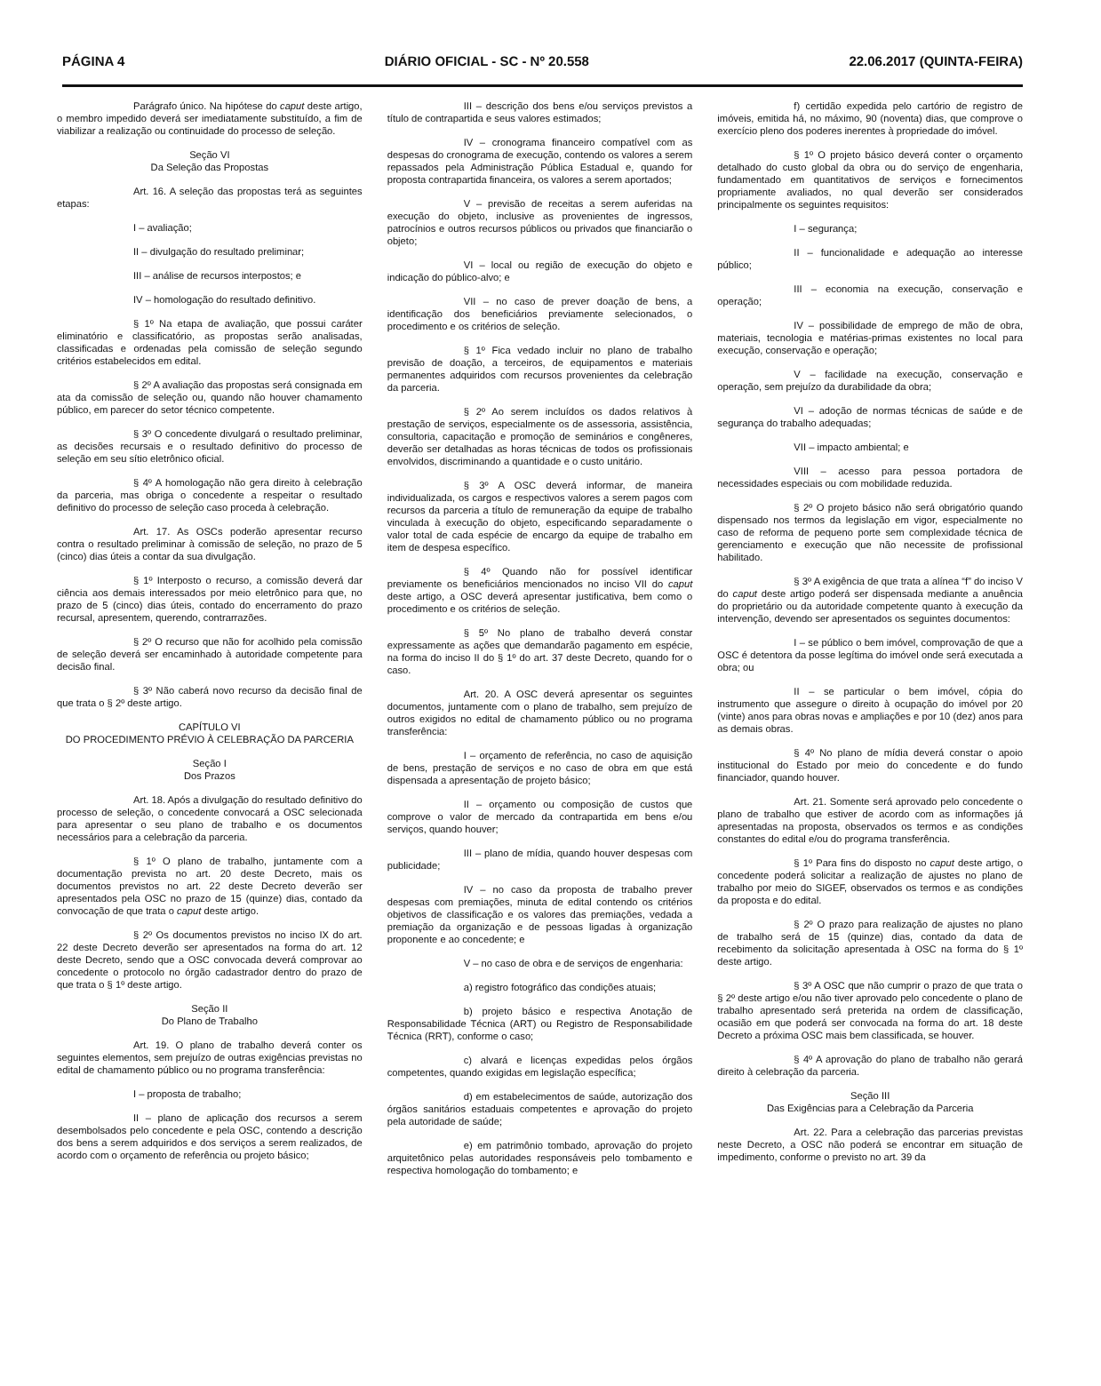PÁGINA 4 DIÁRIO OFICIAL - SC - Nº 20.558 22.06.2017 (QUINTA-FEIRA)
Parágrafo único. Na hipótese do caput deste artigo, o membro impedido deverá ser imediatamente substituído, a fim de viabilizar a realização ou continuidade do processo de seleção.
Seção VI
Da Seleção das Propostas
Art. 16. A seleção das propostas terá as seguintes etapas:
I – avaliação;
II – divulgação do resultado preliminar;
III – análise de recursos interpostos; e
IV – homologação do resultado definitivo.
§ 1º Na etapa de avaliação, que possui caráter eliminatório e classificatório, as propostas serão analisadas, classificadas e ordenadas pela comissão de seleção segundo critérios estabelecidos em edital.
§ 2º A avaliação das propostas será consignada em ata da comissão de seleção ou, quando não houver chamamento público, em parecer do setor técnico competente.
§ 3º O concedente divulgará o resultado preliminar, as decisões recursais e o resultado definitivo do processo de seleção em seu sítio eletrônico oficial.
§ 4º A homologação não gera direito à celebração da parceria, mas obriga o concedente a respeitar o resultado definitivo do processo de seleção caso proceda à celebração.
Art. 17. As OSCs poderão apresentar recurso contra o resultado preliminar à comissão de seleção, no prazo de 5 (cinco) dias úteis a contar da sua divulgação.
§ 1º Interposto o recurso, a comissão deverá dar ciência aos demais interessados por meio eletrônico para que, no prazo de 5 (cinco) dias úteis, contado do encerramento do prazo recursal, apresentem, querendo, contrarrazões.
§ 2º O recurso que não for acolhido pela comissão de seleção deverá ser encaminhado à autoridade competente para decisão final.
§ 3º Não caberá novo recurso da decisão final de que trata o § 2º deste artigo.
CAPÍTULO VI
DO PROCEDIMENTO PRÉVIO À CELEBRAÇÃO DA PARCERIA
Seção I
Dos Prazos
Art. 18. Após a divulgação do resultado definitivo do processo de seleção, o concedente convocará a OSC selecionada para apresentar o seu plano de trabalho e os documentos necessários para a celebração da parceria.
§ 1º O plano de trabalho, juntamente com a documentação prevista no art. 20 deste Decreto, mais os documentos previstos no art. 22 deste Decreto deverão ser apresentados pela OSC no prazo de 15 (quinze) dias, contado da convocação de que trata o caput deste artigo.
§ 2º Os documentos previstos no inciso IX do art. 22 deste Decreto deverão ser apresentados na forma do art. 12 deste Decreto, sendo que a OSC convocada deverá comprovar ao concedente o protocolo no órgão cadastrador dentro do prazo de que trata o § 1º deste artigo.
Seção II
Do Plano de Trabalho
Art. 19. O plano de trabalho deverá conter os seguintes elementos, sem prejuízo de outras exigências previstas no edital de chamamento público ou no programa transferência:
I – proposta de trabalho;
II – plano de aplicação dos recursos a serem desembolsados pelo concedente e pela OSC, contendo a descrição dos bens a serem adquiridos e dos serviços a serem realizados, de acordo com o orçamento de referência ou projeto básico;
III – descrição dos bens e/ou serviços previstos a título de contrapartida e seus valores estimados;
IV – cronograma financeiro compatível com as despesas do cronograma de execução, contendo os valores a serem repassados pela Administração Pública Estadual e, quando for proposta contrapartida financeira, os valores a serem aportados;
V – previsão de receitas a serem auferidas na execução do objeto, inclusive as provenientes de ingressos, patrocínios e outros recursos públicos ou privados que financiarão o objeto;
VI – local ou região de execução do objeto e indicação do público-alvo; e
VII – no caso de prever doação de bens, a identificação dos beneficiários previamente selecionados, o procedimento e os critérios de seleção.
§ 1º Fica vedado incluir no plano de trabalho previsão de doação, a terceiros, de equipamentos e materiais permanentes adquiridos com recursos provenientes da celebração da parceria.
§ 2º Ao serem incluídos os dados relativos à prestação de serviços, especialmente os de assessoria, assistência, consultoria, capacitação e promoção de seminários e congêneres, deverão ser detalhadas as horas técnicas de todos os profissionais envolvidos, discriminando a quantidade e o custo unitário.
§ 3º A OSC deverá informar, de maneira individualizada, os cargos e respectivos valores a serem pagos com recursos da parceria a título de remuneração da equipe de trabalho vinculada à execução do objeto, especificando separadamente o valor total de cada espécie de encargo da equipe de trabalho em item de despesa específico.
§ 4º Quando não for possível identificar previamente os beneficiários mencionados no inciso VII do caput deste artigo, a OSC deverá apresentar justificativa, bem como o procedimento e os critérios de seleção.
§ 5º No plano de trabalho deverá constar expressamente as ações que demandarão pagamento em espécie, na forma do inciso II do § 1º do art. 37 deste Decreto, quando for o caso.
Art. 20. A OSC deverá apresentar os seguintes documentos, juntamente com o plano de trabalho, sem prejuízo de outros exigidos no edital de chamamento público ou no programa transferência:
I – orçamento de referência, no caso de aquisição de bens, prestação de serviços e no caso de obra em que está dispensada a apresentação de projeto básico;
II – orçamento ou composição de custos que comprove o valor de mercado da contrapartida em bens e/ou serviços, quando houver;
III – plano de mídia, quando houver despesas com publicidade;
IV – no caso da proposta de trabalho prever despesas com premiações, minuta de edital contendo os critérios objetivos de classificação e os valores das premiações, vedada a premiação da organização e de pessoas ligadas à organização proponente e ao concedente; e
V – no caso de obra e de serviços de engenharia:
a) registro fotográfico das condições atuais;
b) projeto básico e respectiva Anotação de Responsabilidade Técnica (ART) ou Registro de Responsabilidade Técnica (RRT), conforme o caso;
c) alvará e licenças expedidas pelos órgãos competentes, quando exigidas em legislação específica;
d) em estabelecimentos de saúde, autorização dos órgãos sanitários estaduais competentes e aprovação do projeto pela autoridade de saúde;
e) em patrimônio tombado, aprovação do projeto arquitetônico pelas autoridades responsáveis pelo tombamento e respectiva homologação do tombamento; e
f) certidão expedida pelo cartório de registro de imóveis, emitida há, no máximo, 90 (noventa) dias, que comprove o exercício pleno dos poderes inerentes à propriedade do imóvel.
§ 1º O projeto básico deverá conter o orçamento detalhado do custo global da obra ou do serviço de engenharia, fundamentado em quantitativos de serviços e fornecimentos propriamente avaliados, no qual deverão ser considerados principalmente os seguintes requisitos:
I – segurança;
II – funcionalidade e adequação ao interesse público;
III – economia na execução, conservação e operação;
IV – possibilidade de emprego de mão de obra, materiais, tecnologia e matérias-primas existentes no local para execução, conservação e operação;
V – facilidade na execução, conservação e operação, sem prejuízo da durabilidade da obra;
VI – adoção de normas técnicas de saúde e de segurança do trabalho adequadas;
VII – impacto ambiental; e
VIII – acesso para pessoa portadora de necessidades especiais ou com mobilidade reduzida.
§ 2º O projeto básico não será obrigatório quando dispensado nos termos da legislação em vigor, especialmente no caso de reforma de pequeno porte sem complexidade técnica de gerenciamento e execução que não necessite de profissional habilitado.
§ 3º A exigência de que trata a alínea “f” do inciso V do caput deste artigo poderá ser dispensada mediante a anuência do proprietário ou da autoridade competente quanto à execução da intervenção, devendo ser apresentados os seguintes documentos:
I – se público o bem imóvel, comprovação de que a OSC é detentora da posse legítima do imóvel onde será executada a obra; ou
II – se particular o bem imóvel, cópia do instrumento que assegure o direito à ocupação do imóvel por 20 (vinte) anos para obras novas e ampliações e por 10 (dez) anos para as demais obras.
§ 4º No plano de mídia deverá constar o apoio institucional do Estado por meio do concedente e do fundo financiador, quando houver.
Art. 21. Somente será aprovado pelo concedente o plano de trabalho que estiver de acordo com as informações já apresentadas na proposta, observados os termos e as condições constantes do edital e/ou do programa transferência.
§ 1º Para fins do disposto no caput deste artigo, o concedente poderá solicitar a realização de ajustes no plano de trabalho por meio do SIGEF, observados os termos e as condições da proposta e do edital.
§ 2º O prazo para realização de ajustes no plano de trabalho será de 15 (quinze) dias, contado da data de recebimento da solicitação apresentada à OSC na forma do § 1º deste artigo.
§ 3º A OSC que não cumprir o prazo de que trata o § 2º deste artigo e/ou não tiver aprovado pelo concedente o plano de trabalho apresentado será preterida na ordem de classificação, ocasião em que poderá ser convocada na forma do art. 18 deste Decreto a próxima OSC mais bem classificada, se houver.
§ 4º A aprovação do plano de trabalho não gerará direito à celebração da parceria.
Seção III
Das Exigências para a Celebração da Parceria
Art. 22. Para a celebração das parcerias previstas neste Decreto, a OSC não poderá se encontrar em situação de impedimento, conforme o previsto no art. 39 da